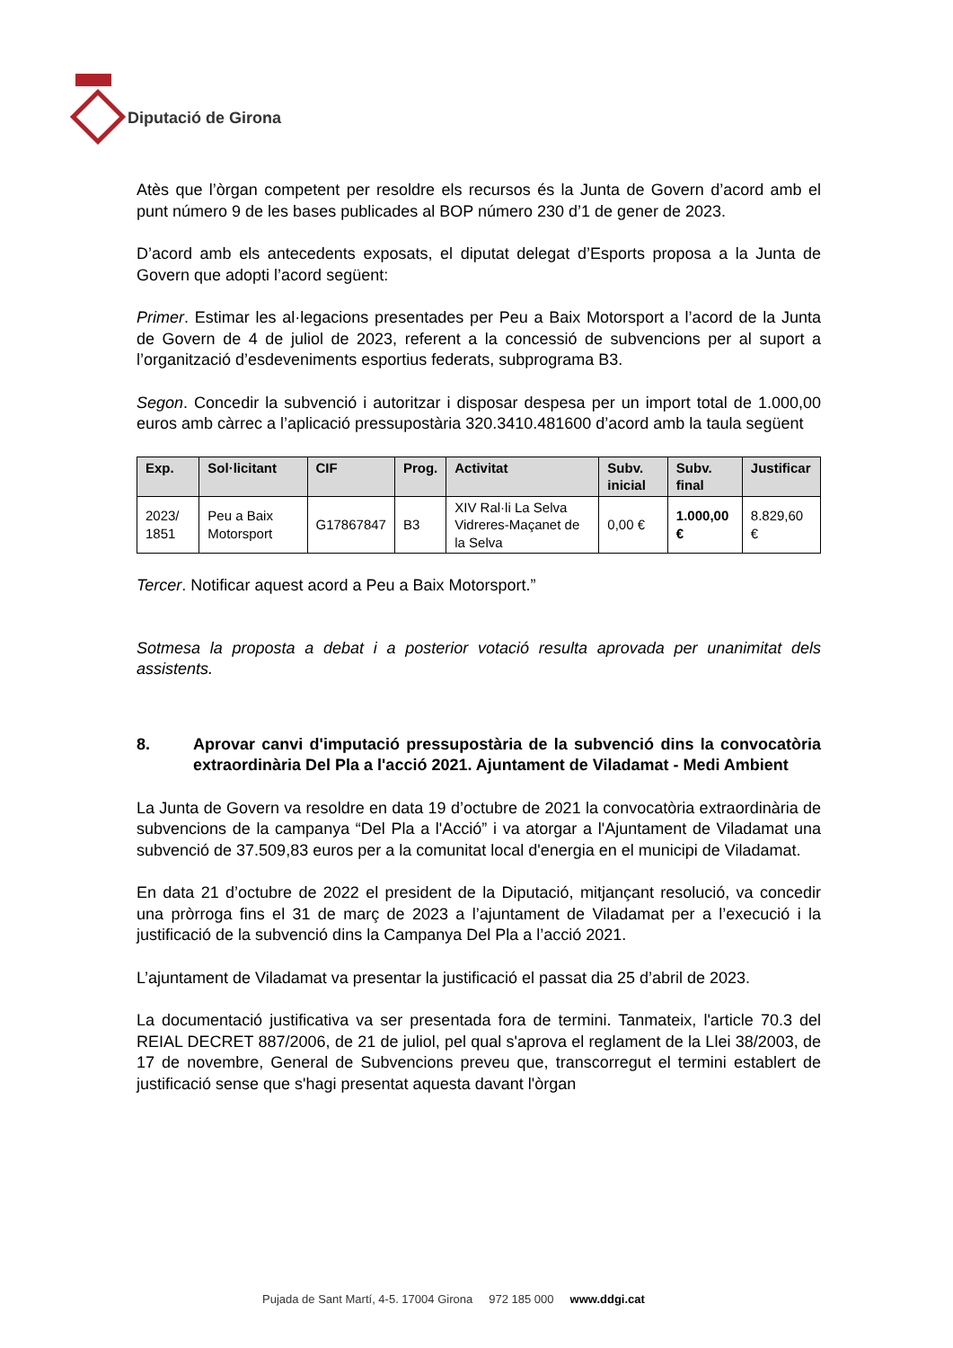Diputació de Girona
Atès que l’òrgan competent per resoldre els recursos és la Junta de Govern d’acord amb el punt número 9 de les bases publicades al BOP número 230 d’1 de gener de 2023.
D’acord amb els antecedents exposats, el diputat delegat d’Esports proposa a la Junta de Govern que adopti l’acord següent:
Primer. Estimar les al·legacions presentades per Peu a Baix Motorsport a l’acord de la Junta de Govern de 4 de juliol de 2023, referent a la concessió de subvencions per al suport a l’organització d’esdeveniments esportius federats, subprograma B3.
Segon. Concedir la subvenció i autoritzar i disposar despesa per un import total de 1.000,00 euros amb càrrec a l’aplicació pressupostària 320.3410.481600 d’acord amb la taula següent
| Exp. | Sol·licitant | CIF | Prog. | Activitat | Subv. inicial | Subv. final | Justificar |
| --- | --- | --- | --- | --- | --- | --- | --- |
| 2023/ 1851 | Peu a Baix Motorsport | G17867847 | B3 | XIV Ral·li La Selva Vidreres-Maçanet de la Selva | 0,00 € | 1.000,00 € | 8.829,60 € |
Tercer. Notificar aquest acord a Peu a Baix Motorsport.”
Sotmesa la proposta a debat i a posterior votació resulta aprovada per unanimitat dels assistents.
8. Aprovar canvi d'imputació pressupostària de la subvenció dins la convocatòria extraordinària Del Pla a l'acció 2021. Ajuntament de Viladamat - Medi Ambient
La Junta de Govern va resoldre en data 19 d’octubre de 2021 la convocatòria extraordinària de subvencions de la campanya “Del Pla a l'Acció” i va atorgar a l'Ajuntament de Viladamat una subvenció de 37.509,83 euros per a la comunitat local d'energia en el municipi de Viladamat.
En data 21 d’octubre de 2022 el president de la Diputació, mitjançant resolució, va concedir una pròrroga fins el 31 de març de 2023 a l’ajuntament de Viladamat per a l’execució i la justificació de la subvenció dins la Campanya Del Pla a l’acció 2021.
L’ajuntament de Viladamat va presentar la justificació el passat dia 25 d’abril de 2023.
La documentació justificativa va ser presentada fora de termini. Tanmateix, l'article 70.3 del REIAL DECRET 887/2006, de 21 de juliol, pel qual s'aprova el reglament de la Llei 38/2003, de 17 de novembre, General de Subvencions preveu que, transcorregut el termini establert de justificació sense que s'hagi presentat aquesta davant l'òrgan
Pujada de Sant Martí, 4-5. 17004 Girona 972 185 000 www.ddgi.cat